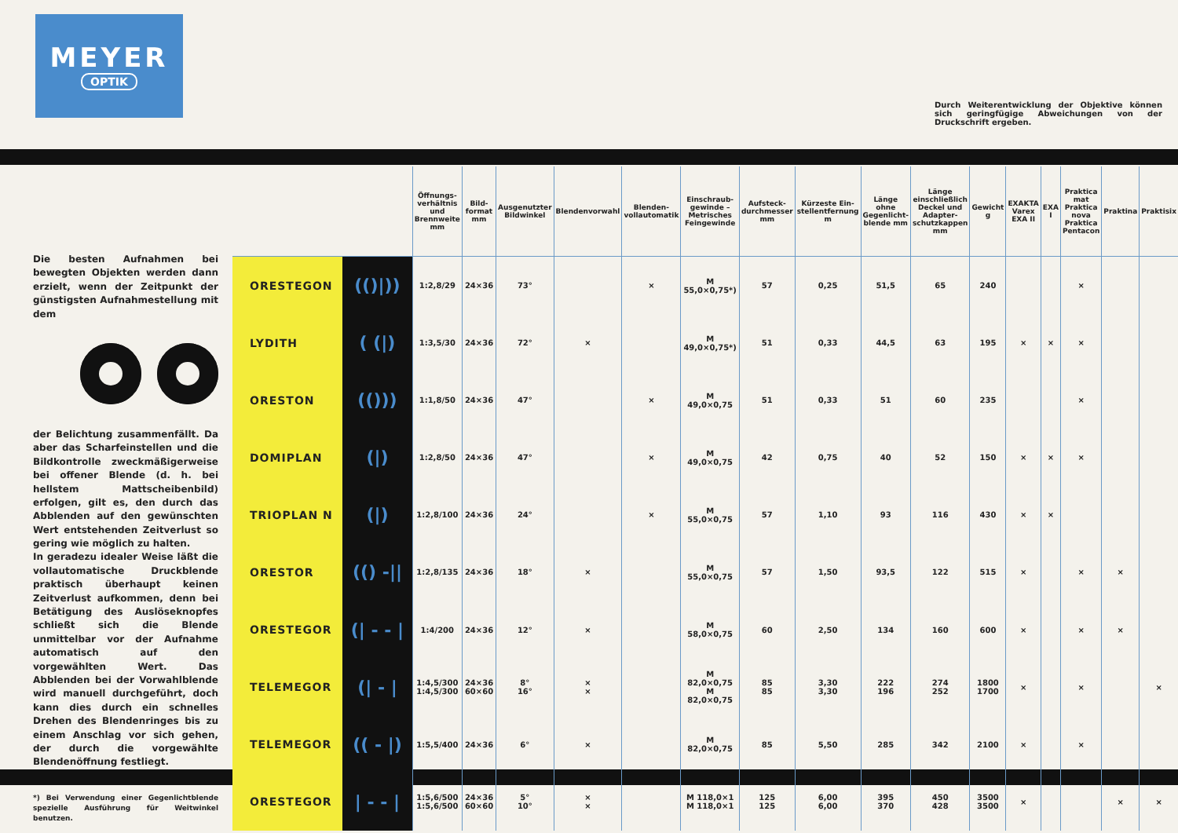MEYER
OPTIK
Durch Weiterentwicklung der Objektive können sich geringfügige Abweichungen von der Druckschrift ergeben.
Die besten Aufnahmen bei bewegten Objekten werden dann erzielt, wenn der Zeitpunkt der günstigsten Aufnahmestellung mit dem
der Belichtung zusammenfällt. Da aber das Scharfeinstellen und die Bildkontrolle zweckmäßigerweise bei offener Blende (d. h. bei hellstem Mattscheibenbild) erfolgen, gilt es, den durch das Abblenden auf den gewünschten Wert entstehenden Zeitverlust so gering wie möglich zu halten.
In geradezu idealer Weise läßt die vollautomatische Druckblende praktisch überhaupt keinen Zeitverlust aufkommen, denn bei Betätigung des Auslöseknopfes schließt sich die Blende unmittelbar vor der Aufnahme automatisch auf den vorgewählten Wert. Das Abblenden bei der Vorwahlblende wird manuell durchgeführt, doch kann dies durch ein schnelles Drehen des Blendenringes bis zu einem Anschlag vor sich gehen, der durch die vorgewählte Blendenöffnung festliegt.
*) Bei Verwendung einer Gegenlichtblende spezielle Ausführung für Weitwinkel benutzen.
| | | Öffnungs-verhältnis und Brennweite mm | Bild-format mm | Ausgenutzter Bildwinkel | Blendenvorwahl | Blenden-vollautomatik | Einschraub-gewinde – Metrisches Feingewinde | Aufsteck-durchmesser mm | Kürzeste Ein-stellentfernung m | Länge ohne Gegenlicht-blende mm | Länge einschließlich Deckel und Adapter-schutzkappen mm | Gewicht g | EXAKTA Varex EXA II | EXA I | Praktica mat Praktica nova Praktica Pentacon | Praktina | Praktisix |
| --- | --- | --- | --- | --- | --- | --- | --- | --- | --- | --- | --- | --- | --- | --- | --- | --- | --- |
| ORESTEGON | (()/)) | 1:2,8/29 | 24×36 | 73° | | × | M 55,0×0,75*) | 57 | 0,25 | 51,5 | 65 | 240 | | | × | | |
| LYDITH | ( (/) | 1:3,5/30 | 24×36 | 72° | × | | M 49,0×0,75*) | 51 | 0,33 | 44,5 | 63 | 195 | × | × | × | | |
| ORESTON | (())) | 1:1,8/50 | 24×36 | 47° | | × | M 49,0×0,75 | 51 | 0,33 | 51 | 60 | 235 | | | × | | |
| DOMIPLAN | (/) | 1:2,8/50 | 24×36 | 47° | | × | M 49,0×0,75 | 42 | 0,75 | 40 | 52 | 150 | × | × | × | | |
| TRIOPLAN N | (/) | 1:2,8/100 | 24×36 | 24° | | × | M 55,0×0,75 | 57 | 1,10 | 93 | 116 | 430 | × | × | | | |
| ORESTOR | (() -// | 1:2,8/135 | 24×36 | 18° | × | | M 55,0×0,75 | 57 | 1,50 | 93,5 | 122 | 515 | × | | × | × | |
| ORESTEGOR | (/ - - / | 1:4/200 | 24×36 | 12° | × | | M 58,0×0,75 | 60 | 2,50 | 134 | 160 | 600 | × | | × | × | |
| TELEMEGOR | (/ - / | 1:4,5/300 1:4,5/300 | 24×36 60×60 | 8° 16° | × × | | M 82,0×0,75 M 82,0×0,75 | 85 85 | 3,30 3,30 | 222 196 | 274 252 | 1800 1700 | × | | × | | × |
| TELEMEGOR | (( - /) | 1:5,5/400 | 24×36 | 6° | × | | M 82,0×0,75 | 85 | 5,50 | 285 | 342 | 2100 | × | | × | | |
| ORESTEGOR | / - - / | 1:5,6/500 1:5,6/500 | 24×36 60×60 | 5° 10° | × × | | M 118,0×1 M 118,0×1 | 125 125 | 6,00 6,00 | 395 370 | 450 428 | 3500 3500 | × | | | × | × |